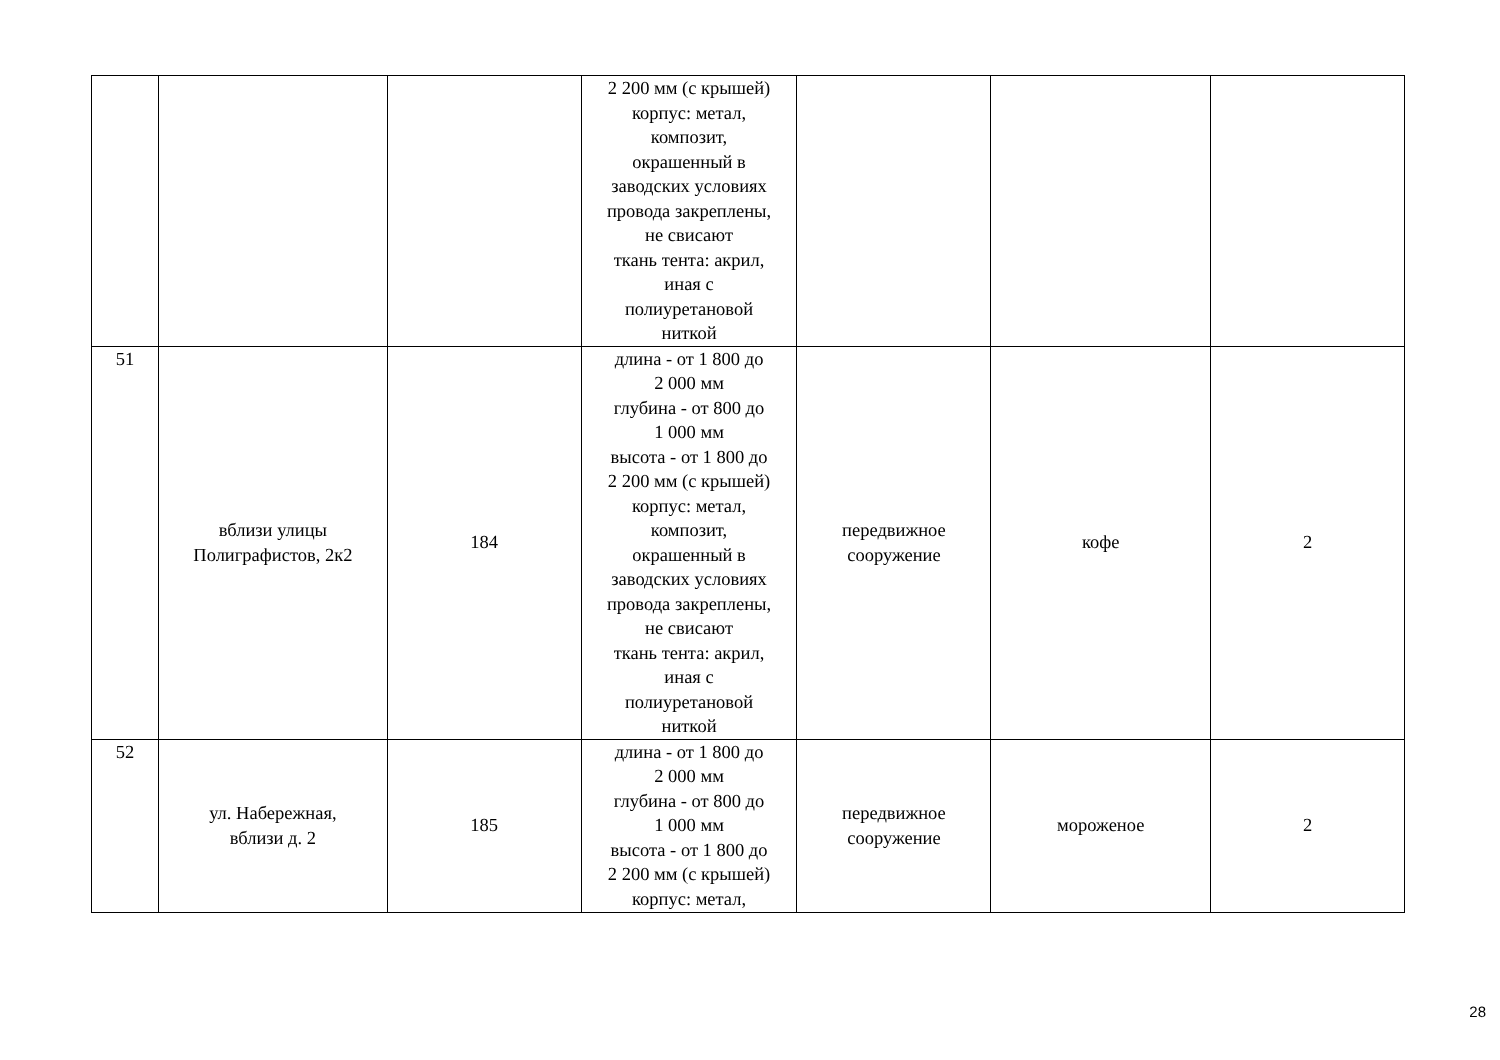| | | | 2 200 мм (с крышей) корпус: метал, композит, окрашенный в заводских условиях провода закреплены, не свисают ткань тента: акрил, иная с полиуретановой ниткой | | | |
| 51 | вблизи улицы Полиграфистов, 2к2 | 184 | длина - от 1 800 до 2 000 мм глубина - от 800 до 1 000 мм высота - от 1 800 до 2 200 мм (с крышей) корпус: метал, композит, окрашенный в заводских условиях провода закреплены, не свисают ткань тента: акрил, иная с полиуретановой ниткой | передвижное сооружение | кофе | 2 |
| 52 | ул. Набережная, вблизи д. 2 | 185 | длина - от 1 800 до 2 000 мм глубина - от 800 до 1 000 мм высота - от 1 800 до 2 200 мм (с крышей) корпус: метал, | передвижное сооружение | мороженое | 2 |
28